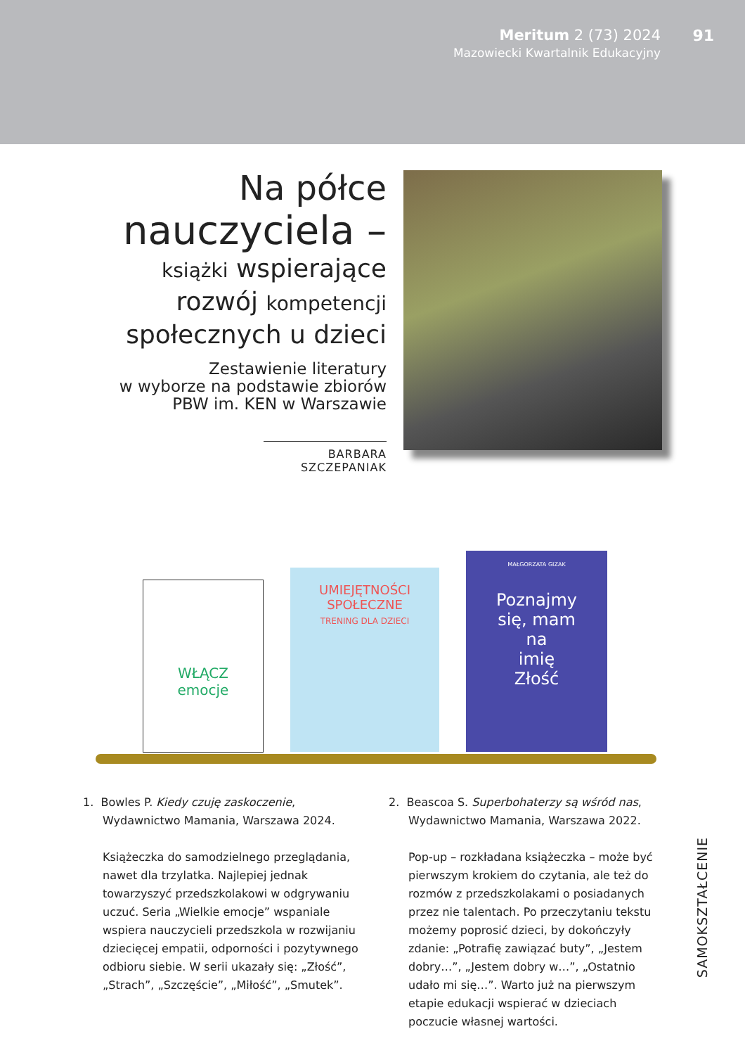Meritum 2 (73) 2024
Mazowiecki Kwartalnik Edukacyjny
91
Na półce
nauczyciela –
książki wspierające
rozwój kompetencji
społecznych u dzieci
Zestawienie literatury
w wyborze na podstawie zbiorów
PBW im. KEN w Warszawie
BARBARA SZCZEPANIAK
WŁĄCZ
emocje
UMIEJĘTNOŚCI
SPOŁECZNE
TRENING DLA DZIECI
MAŁGORZATA GIZAK
Poznajmy
się, mam
na
imię
Złość
1. Bowles P. Kiedy czuję zaskoczenie, Wydawnictwo Mamania, Warszawa 2024.
Książeczka do samodzielnego przeglądania, nawet dla trzylatka. Najlepiej jednak towarzyszyć przedszkolakowi w odgrywaniu uczuć. Seria „Wielkie emocje” wspaniale wspiera nauczycieli przedszkola w rozwijaniu dziecięcej empatii, odporności i pozytywnego odbioru siebie. W serii ukazały się: „Złość”, „Strach”, „Szczęście”, „Miłość”, „Smutek”.
2. Beascoa S. Superbohaterzy są wśród nas, Wydawnictwo Mamania, Warszawa 2022.
Pop-up – rozkładana książeczka – może być pierwszym krokiem do czytania, ale też do rozmów z przedszkolakami o posiadanych przez nie talentach. Po przeczytaniu tekstu możemy poprosić dzieci, by dokończyły zdanie: „Potrafię zawiązać buty”, „Jestem dobry…”, „Jestem dobry w…”, „Ostatnio udało mi się…”. Warto już na pierwszym etapie edukacji wspierać w dzieciach poczucie własnej wartości.
SAMOKSZTAŁCENIE